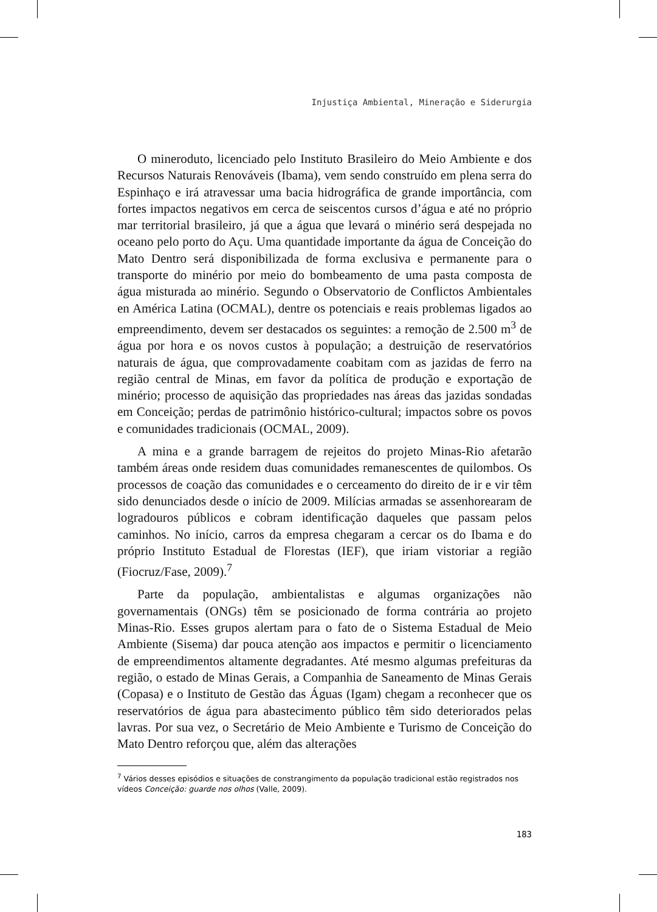Injustiça Ambiental, Mineração e Siderurgia
O mineroduto, licenciado pelo Instituto Brasileiro do Meio Ambiente e dos Recursos Naturais Renováveis (Ibama), vem sendo construído em plena serra do Espinhaço e irá atravessar uma bacia hidrográfica de grande importância, com fortes impactos negativos em cerca de seiscentos cursos d’água e até no próprio mar territorial brasileiro, já que a água que levará o minério será despejada no oceano pelo porto do Açu. Uma quantidade importante da água de Conceição do Mato Dentro será disponibilizada de forma exclusiva e permanente para o transporte do minério por meio do bombeamento de uma pasta composta de água misturada ao minério. Segundo o Observatorio de Conflictos Ambientales en América Latina (OCMAL), dentre os potenciais e reais problemas ligados ao empreendimento, devem ser destacados os seguintes: a remoção de 2.500 m<sup>3</sup> de água por hora e os novos custos à população; a destruição de reservatórios naturais de água, que comprovadamente coabitam com as jazidas de ferro na região central de Minas, em favor da política de produção e exportação de minério; processo de aquisição das propriedades nas áreas das jazidas sondadas em Conceição; perdas de patrimônio histórico-cultural; impactos sobre os povos e comunidades tradicionais (OCMAL, 2009).
A mina e a grande barragem de rejeitos do projeto Minas-Rio afetarão também áreas onde residem duas comunidades remanescentes de quilombos. Os processos de coação das comunidades e o cerceamento do direito de ir e vir têm sido denunciados desde o início de 2009. Milícias armadas se assenhorearam de logradouros públicos e cobram identificação daqueles que passam pelos caminhos. No início, carros da empresa chegaram a cercar os do Ibama e do próprio Instituto Estadual de Florestas (IEF), que iriam vistoriar a região (Fiocruz/Fase, 2009).<sup>7</sup>
Parte da população, ambientalistas e algumas organizações não governamentais (ONGs) têm se posicionado de forma contrária ao projeto Minas-Rio. Esses grupos alertam para o fato de o Sistema Estadual de Meio Ambiente (Sisema) dar pouca atenção aos impactos e permitir o licenciamento de empreendimentos altamente degradantes. Até mesmo algumas prefeituras da região, o estado de Minas Gerais, a Companhia de Saneamento de Minas Gerais (Copasa) e o Instituto de Gestão das Águas (Igam) chegam a reconhecer que os reservatórios de água para abastecimento público têm sido deteriorados pelas lavras. Por sua vez, o Secretário de Meio Ambiente e Turismo de Conceição do Mato Dentro reforçou que, além das alterações
<sup>7</sup> Vários desses episódios e situações de constrangimento da população tradicional estão registrados nos vídeos Conceição: guarde nos olhos (Valle, 2009).
183